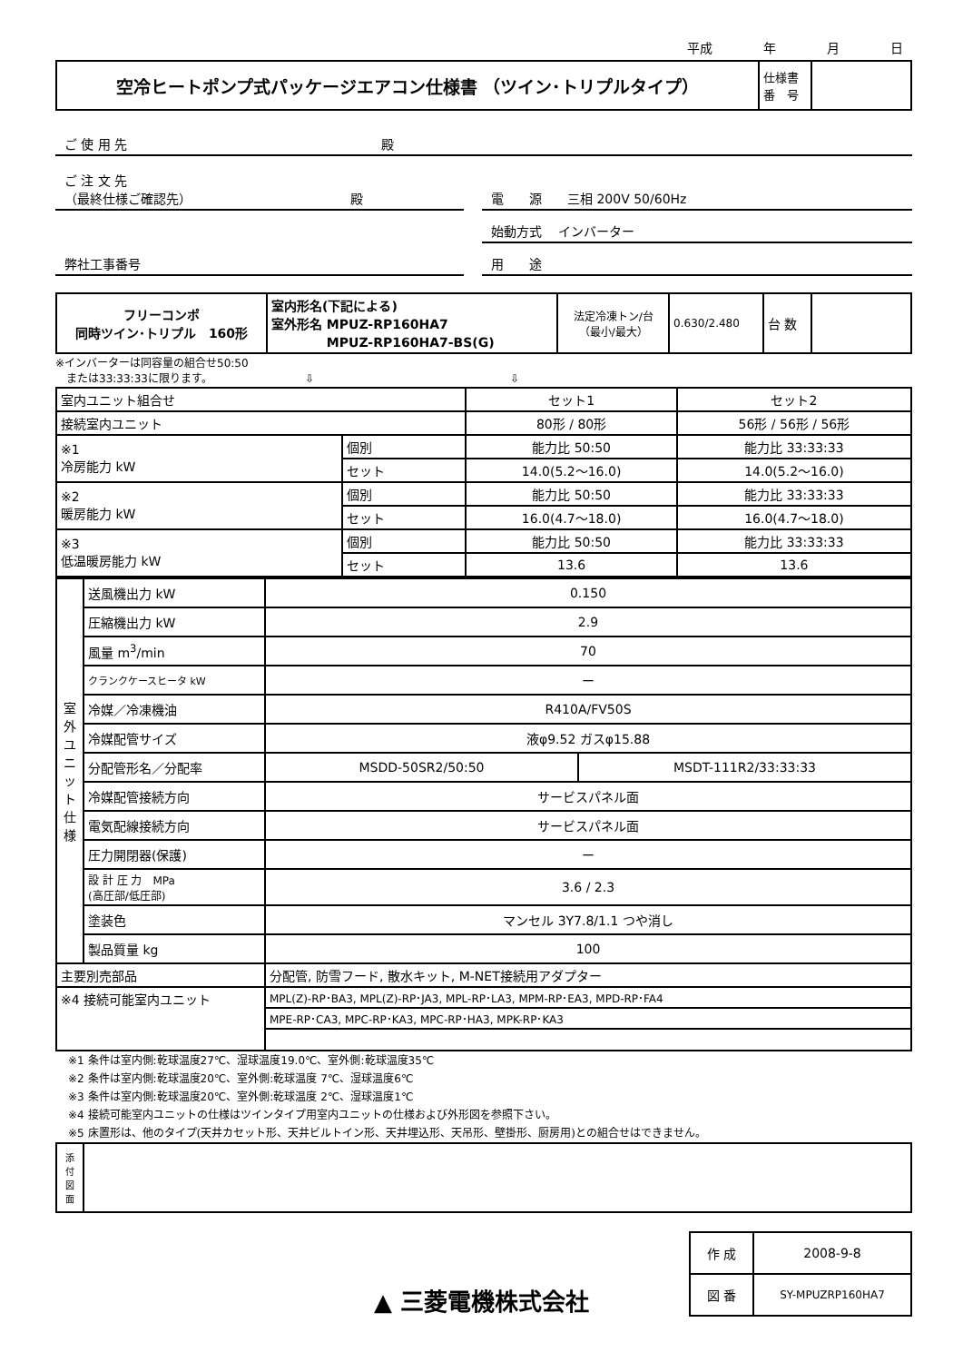平成　　　　年　　　　月　　　　日
| 空冷ヒートポンプ式パッケージエアコン仕様書 （ツイン･トリプルタイプ） | 仕様書 番 号 | |
ご 使 用 先　　　　　　　　　　　　　　　　　　　　殿
ご 注 文 先
（最終仕様ご確認先）　　　　　　　　　　　　　殿
電　　源　　三相 200V 50/60Hz
始動方式　 インバーター
弊社工事番号 用　　途
| フリーコンポ 同時ツイン･トリプル 160形 | 室内形名(下記による) 室外形名 MPUZ-RP160HA7 MPUZ-RP160HA7-BS(G) | 法定冷凍トン/台 （最小/最大） | 0.630/2.480 | 台 数 | |
※インバーターは同容量の組合せ50:50
　または33:33:33に限ります。　　　　　　　　　⇩　　　　　　　　　　　　　　　　　　⇩
| 室内ユニット組合せ | | セット1 | セット2 |
| 接続室内ユニット | | 80形 / 80形 | 56形 / 56形 / 56形 |
| ※1 冷房能力 kW | 個別 | 能力比 50:50 | 能力比 33:33:33 |
| | セット | 14.0(5.2〜16.0) | 14.0(5.2〜16.0) |
| ※2 暖房能力 kW | 個別 | 能力比 50:50 | 能力比 33:33:33 |
| | セット | 16.0(4.7〜18.0) | 16.0(4.7〜18.0) |
| ※3 低温暖房能力 kW | 個別 | 能力比 50:50 | 能力比 33:33:33 |
| | セット | 13.6 | 13.6 |
| 室 外 ユ ニ ッ ト 仕 様 | 送風機出力 kW | 0.150 | |
| | 圧縮機出力 kW | 2.9 | |
| | 風量 m<sup>3</sup>/min | 70 | |
| | クランクケースヒータ kW | ー | |
| | 冷媒／冷凍機油 | R410A/FV50S | |
| | 冷媒配管サイズ | 液φ9.52 ガスφ15.88 | |
| | 分配管形名／分配率 | MSDD-50SR2/50:50 | MSDT-111R2/33:33:33 |
| | 冷媒配管接続方向 | サービスパネル面 | |
| | 電気配線接続方向 | サービスパネル面 | |
| | 圧力開閉器(保護) | ー | |
| | 設 計 圧 力 MPa (高圧部/低圧部) | 3.6 / 2.3 | |
| | 塗装色 | マンセル 3Y7.8/1.1 つや消し | |
| | 製品質量 kg | 100 | |
| 主要別売部品 | | 分配管, 防雪フード, 散水キット, M-NET接続用アダプター | |
| ※4 接続可能室内ユニット | | MPL(Z)-RP･BA3, MPL(Z)-RP･JA3, MPL-RP･LA3, MPM-RP･EA3, MPD-RP･FA4 | |
| | | MPE-RP･CA3, MPC-RP･KA3, MPC-RP･HA3, MPK-RP･KA3 | |
※1 条件は室内側:乾球温度27℃、湿球温度19.0℃、室外側:乾球温度35℃
※2 条件は室内側:乾球温度20℃、室外側:乾球温度 7℃、湿球温度6℃
※3 条件は室内側:乾球温度20℃、室外側:乾球温度 2℃、湿球温度1℃
※4 接続可能室内ユニットの仕様はツインタイプ用室内ユニットの仕様および外形図を参照下さい。
※5 床置形は、他のタイプ(天井カセット形、天井ビルトイン形、天井埋込形、天吊形、壁掛形、厨房用)との組合せはできません。
| 添 付 図 面 | |
▲ 三菱電機株式会社
| 作 成 | 2008-9-8 |
| 図 番 | SY-MPUZRP160HA7 |